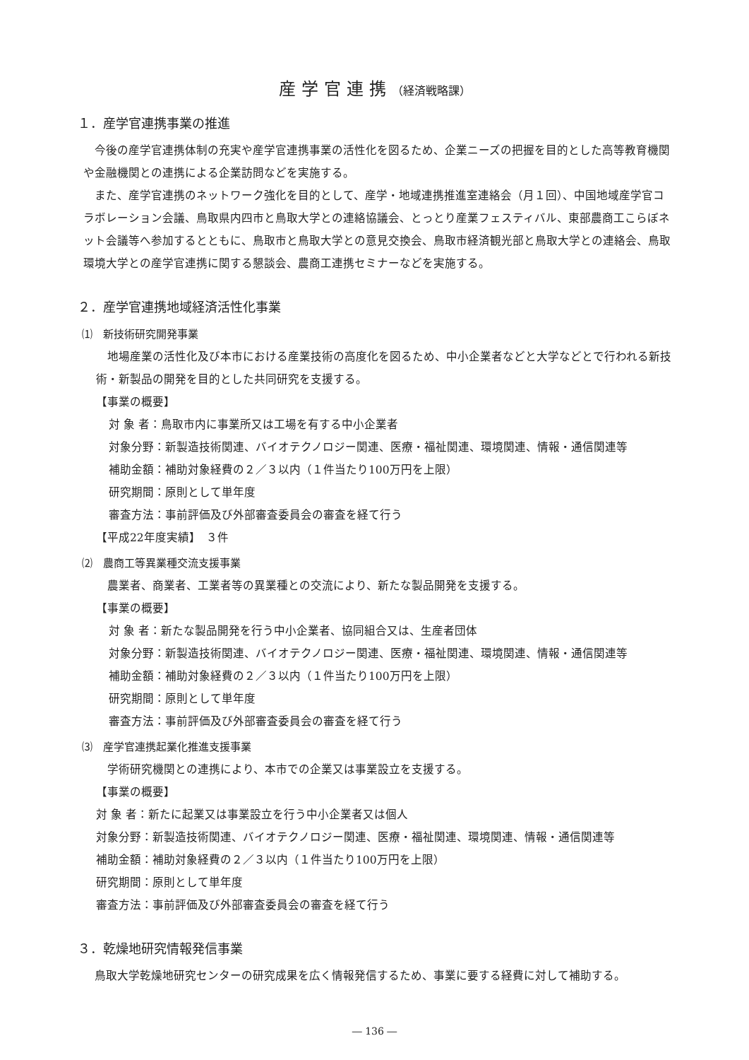産学官連携（経済戦略課）
１．産学官連携事業の推進
今後の産学官連携体制の充実や産学官連携事業の活性化を図るため、企業ニーズの把握を目的とした高等教育機関や金融機関との連携による企業訪問などを実施する。
また、産学官連携のネットワーク強化を目的として、産学・地域連携推進室連絡会（月１回）、中国地域産学官コラボレーション会議、鳥取県内四市と鳥取大学との連絡協議会、とっとり産業フェスティバル、東部農商工こらぼネット会議等へ参加するとともに、鳥取市と鳥取大学との意見交換会、鳥取市経済観光部と鳥取大学との連絡会、鳥取環境大学との産学官連携に関する懇談会、農商工連携セミナーなどを実施する。
２．産学官連携地域経済活性化事業
⑴　新技術研究開発事業
地場産業の活性化及び本市における産業技術の高度化を図るため、中小企業者などと大学などとで行われる新技術・新製品の開発を目的とした共同研究を支援する。
【事業の概要】
対 象 者：鳥取市内に事業所又は工場を有する中小企業者
対象分野：新製造技術関連、バイオテクノロジー関連、医療・福祉関連、環境関連、情報・通信関連等
補助金額：補助対象経費の２／３以内（１件当たり100万円を上限）
研究期間：原則として単年度
審査方法：事前評価及び外部審査委員会の審査を経て行う
【平成22年度実績】　３件
⑵　農商工等異業種交流支援事業
農業者、商業者、工業者等の異業種との交流により、新たな製品開発を支援する。
【事業の概要】
対 象 者：新たな製品開発を行う中小企業者、協同組合又は、生産者団体
対象分野：新製造技術関連、バイオテクノロジー関連、医療・福祉関連、環境関連、情報・通信関連等
補助金額：補助対象経費の２／３以内（１件当たり100万円を上限）
研究期間：原則として単年度
審査方法：事前評価及び外部審査委員会の審査を経て行う
⑶　産学官連携起業化推進支援事業
学術研究機関との連携により、本市での企業又は事業設立を支援する。
【事業の概要】
対 象 者：新たに起業又は事業設立を行う中小企業者又は個人
対象分野：新製造技術関連、バイオテクノロジー関連、医療・福祉関連、環境関連、情報・通信関連等
補助金額：補助対象経費の２／３以内（１件当たり100万円を上限）
研究期間：原則として単年度
審査方法：事前評価及び外部審査委員会の審査を経て行う
３．乾燥地研究情報発信事業
鳥取大学乾燥地研究センターの研究成果を広く情報発信するため、事業に要する経費に対して補助する。
― 136 ―